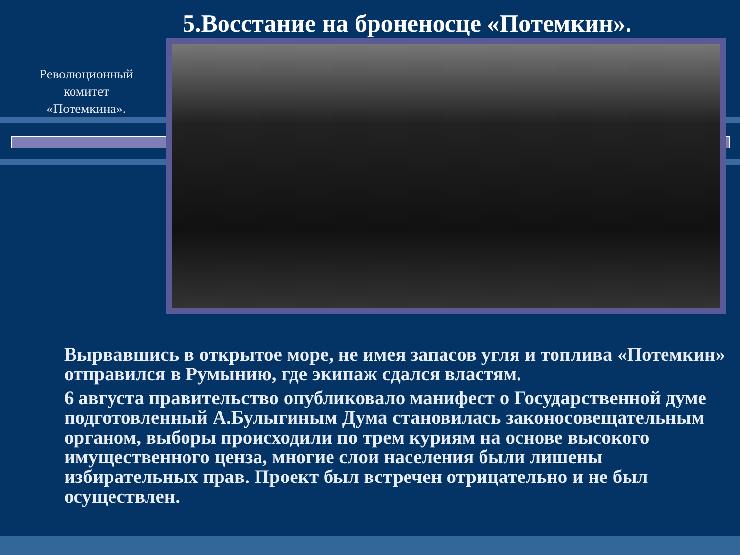5.Восстание на броненосце «Потемкин».
Революционный комитет «Потемкина».
Вырвавшись в открытое море, не имея запасов угля и топлива «Потемкин» отправился в Румынию, где экипаж сдался властям.
6 августа правительство опубликовало манифест о Государственной думе подготовленный А.Булыгиным Дума становилась законосовещательным органом, выборы происходили по трем куриям на основе высокого имущественного ценза, многие слои населения были лишены избирательных прав. Проект был встречен отрицательно и не был осуществлен.